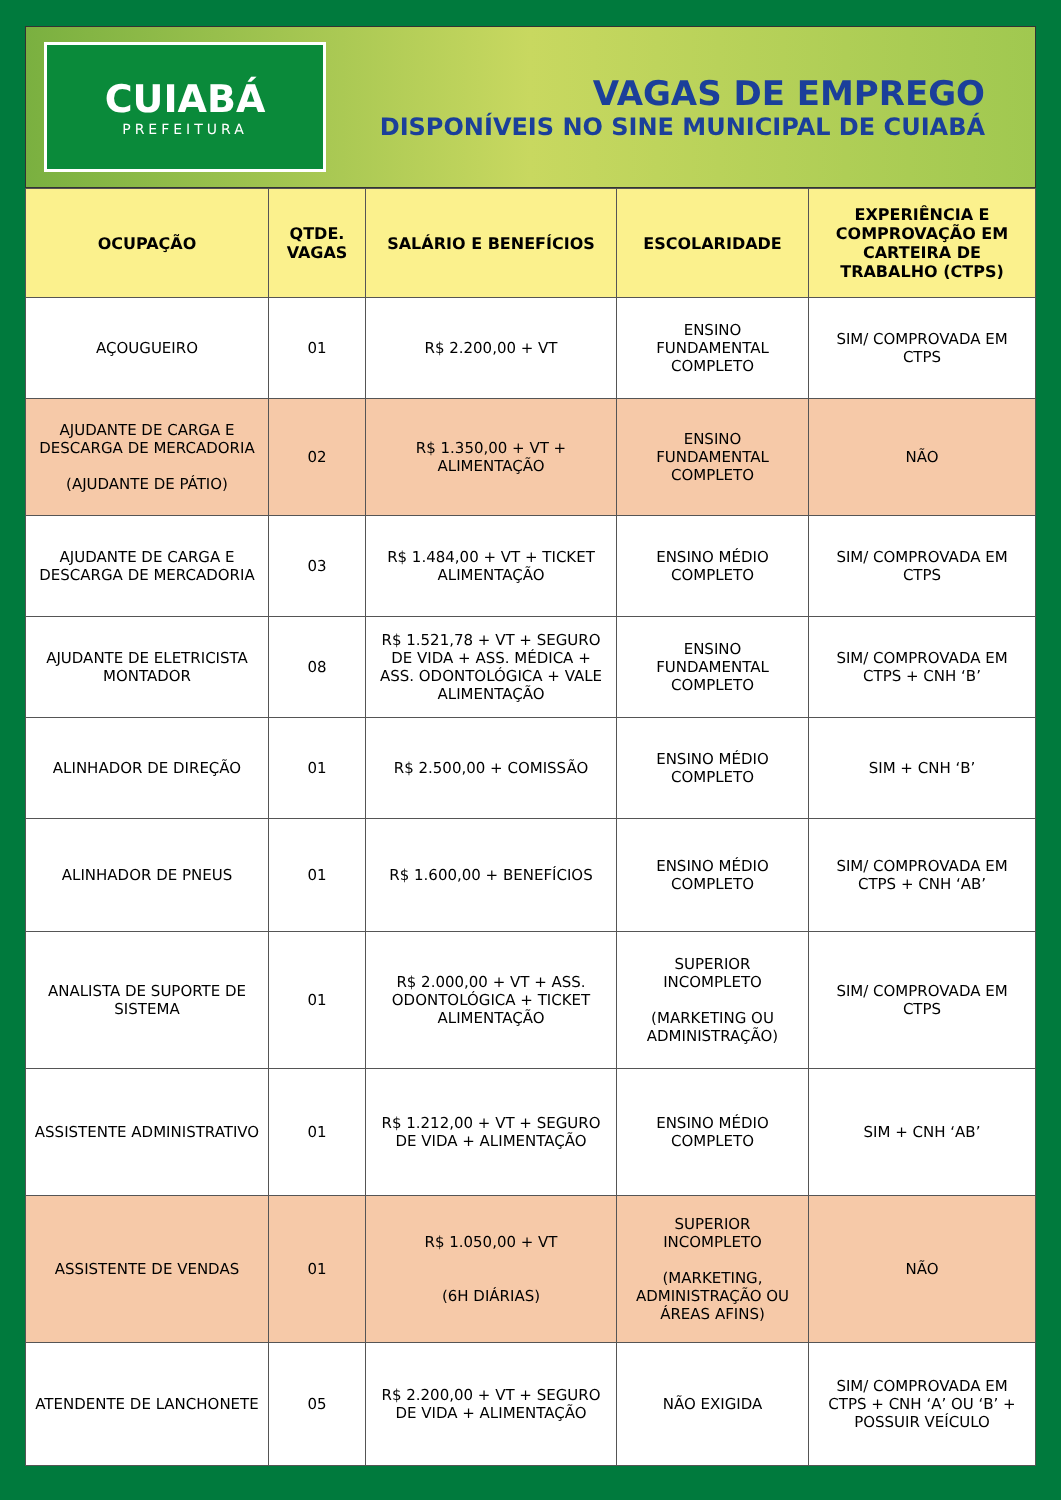CUIABÁ
PREFEITURA
VAGAS DE EMPREGO
DISPONÍVEIS NO SINE MUNICIPAL DE CUIABÁ
| OCUPAÇÃO | QTDE. VAGAS | SALÁRIO E BENEFÍCIOS | ESCOLARIDADE | EXPERIÊNCIA E COMPROVAÇÃO EM CARTEIRA DE TRABALHO (CTPS) |
| --- | --- | --- | --- | --- |
| AÇOUGUEIRO | 01 | R$ 2.200,00 + VT | ENSINO FUNDAMENTAL COMPLETO | SIM/ COMPROVADA EM CTPS |
| AJUDANTE DE CARGA E DESCARGA DE MERCADORIA (AJUDANTE DE PÁTIO) | 02 | R$ 1.350,00 + VT + ALIMENTAÇÃO | ENSINO FUNDAMENTAL COMPLETO | NÃO |
| AJUDANTE DE CARGA E DESCARGA DE MERCADORIA | 03 | R$ 1.484,00 + VT + TICKET ALIMENTAÇÃO | ENSINO MÉDIO COMPLETO | SIM/ COMPROVADA EM CTPS |
| AJUDANTE DE ELETRICISTA MONTADOR | 08 | R$ 1.521,78 + VT + SEGURO DE VIDA + ASS. MÉDICA + ASS. ODONTOLÓGICA + VALE ALIMENTAÇÃO | ENSINO FUNDAMENTAL COMPLETO | SIM/ COMPROVADA EM CTPS + CNH ‘B’ |
| ALINHADOR DE DIREÇÃO | 01 | R$ 2.500,00 + COMISSÃO | ENSINO MÉDIO COMPLETO | SIM + CNH ‘B’ |
| ALINHADOR DE PNEUS | 01 | R$ 1.600,00 + BENEFÍCIOS | ENSINO MÉDIO COMPLETO | SIM/ COMPROVADA EM CTPS + CNH ‘AB’ |
| ANALISTA DE SUPORTE DE SISTEMA | 01 | R$ 2.000,00 + VT + ASS. ODONTOLÓGICA + TICKET ALIMENTAÇÃO | SUPERIOR INCOMPLETO (MARKETING OU ADMINISTRAÇÃO) | SIM/ COMPROVADA EM CTPS |
| ASSISTENTE ADMINISTRATIVO | 01 | R$ 1.212,00 + VT + SEGURO DE VIDA + ALIMENTAÇÃO | ENSINO MÉDIO COMPLETO | SIM + CNH ‘AB’ |
| ASSISTENTE DE VENDAS | 01 | R$ 1.050,00 + VT (6H DIÁRIAS) | SUPERIOR INCOMPLETO (MARKETING, ADMINISTRAÇÃO OU ÁREAS AFINS) | NÃO |
| ATENDENTE DE LANCHONETE | 05 | R$ 2.200,00 + VT + SEGURO DE VIDA + ALIMENTAÇÃO | NÃO EXIGIDA | SIM/ COMPROVADA EM CTPS + CNH ‘A’ OU ‘B’ + POSSUIR VEÍCULO |